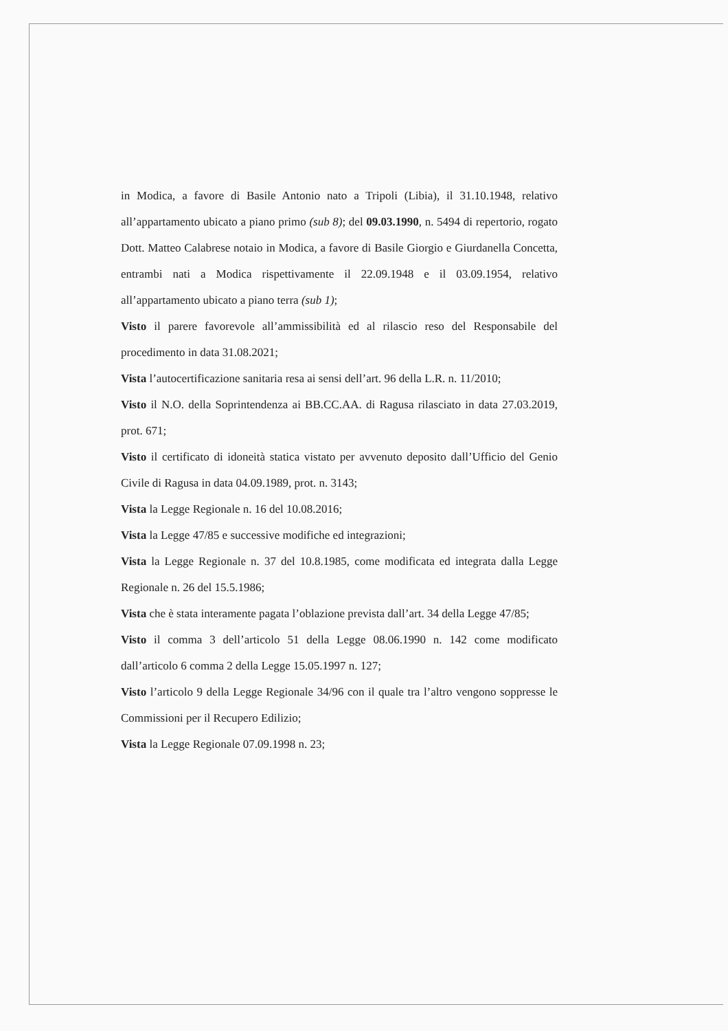in Modica, a favore di Basile Antonio nato a Tripoli (Libia), il 31.10.1948, relativo all’appartamento ubicato a piano primo (sub 8); del 09.03.1990, n. 5494 di repertorio, rogato Dott. Matteo Calabrese notaio in Modica, a favore di Basile Giorgio e Giurdanella Concetta, entrambi nati a Modica rispettivamente il 22.09.1948 e il 03.09.1954, relativo all’appartamento ubicato a piano terra (sub 1);
Visto il parere favorevole all’ammissibilità ed al rilascio reso del Responsabile del procedimento in data 31.08.2021;
Vista l’autocertificazione sanitaria resa ai sensi dell’art. 96 della L.R. n. 11/2010;
Visto il N.O. della Soprintendenza ai BB.CC.AA. di Ragusa rilasciato in data 27.03.2019, prot. 671;
Visto il certificato di idoneità statica vistato per avvenuto deposito dall’Ufficio del Genio Civile di Ragusa in data 04.09.1989, prot. n. 3143;
Vista la Legge Regionale n. 16 del 10.08.2016;
Vista la Legge 47/85 e successive modifiche ed integrazioni;
Vista la Legge Regionale n. 37 del 10.8.1985, come modificata ed integrata dalla Legge Regionale n. 26 del 15.5.1986;
Vista che è stata interamente pagata l’oblazione prevista dall’art. 34 della Legge 47/85;
Visto il comma 3 dell’articolo 51 della Legge 08.06.1990 n. 142 come modificato dall’articolo 6 comma 2 della Legge 15.05.1997 n. 127;
Visto l’articolo 9 della Legge Regionale 34/96 con il quale tra l’altro vengono soppresse le Commissioni per il Recupero Edilizio;
Vista la Legge Regionale 07.09.1998 n. 23;